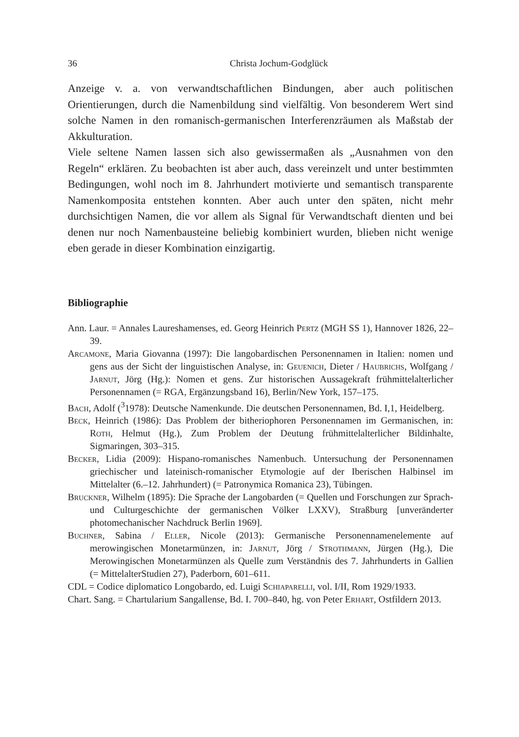36 Christa Jochum-Godglück
Anzeige v. a. von verwandtschaftlichen Bindungen, aber auch politischen Orientierungen, durch die Namenbildung sind vielfältig. Von besonderem Wert sind solche Namen in den romanisch-germanischen Interferenzräumen als Maßstab der Akkulturation.
Viele seltene Namen lassen sich also gewissermaßen als „Ausnahmen von den Regeln“ erklären. Zu beobachten ist aber auch, dass vereinzelt und unter bestimmten Bedingungen, wohl noch im 8. Jahrhundert motivierte und semantisch transparente Namenkomposita entstehen konnten. Aber auch unter den späten, nicht mehr durchsichtigen Namen, die vor allem als Signal für Verwandtschaft dienten und bei denen nur noch Namenbausteine beliebig kombiniert wurden, blieben nicht wenige eben gerade in dieser Kombination einzigartig.
Bibliographie
Ann. Laur. = Annales Laureshamenses, ed. Georg Heinrich Pertz (MGH SS 1), Hannover 1826, 22–39.
Arcamone, Maria Giovanna (1997): Die langobardischen Personennamen in Italien: nomen und gens aus der Sicht der linguistischen Analyse, in: Geuenich, Dieter / Haubrichs, Wolfgang / Jarnut, Jörg (Hg.): Nomen et gens. Zur historischen Aussagekraft frühmittelalterlicher Personennamen (= RGA, Ergänzungsband 16), Berlin/New York, 157–175.
Bach, Adolf (<sup>3</sup>1978): Deutsche Namenkunde. Die deutschen Personennamen, Bd. I,1, Heidelberg.
Beck, Heinrich (1986): Das Problem der bitheriophoren Personennamen im Germanischen, in: Roth, Helmut (Hg.), Zum Problem der Deutung frühmittelalterlicher Bildinhalte, Sigmaringen, 303–315.
Becker, Lidia (2009): Hispano-romanisches Namenbuch. Untersuchung der Personennamen griechischer und lateinisch-romanischer Etymologie auf der Iberischen Halbinsel im Mittelalter (6.–12. Jahrhundert) (= Patronymica Romanica 23), Tübingen.
Bruckner, Wilhelm (1895): Die Sprache der Langobarden (= Quellen und Forschungen zur Sprach- und Culturgeschichte der germanischen Völker LXXV), Straßburg [unveränderter photomechanischer Nachdruck Berlin 1969].
Buchner, Sabina / Eller, Nicole (2013): Germanische Personennamenelemente auf merowingischen Monetarmünzen, in: Jarnut, Jörg / Strothmann, Jürgen (Hg.), Die Merowingischen Monetarmünzen als Quelle zum Verständnis des 7. Jahrhunderts in Gallien (= MittelalterStudien 27), Paderborn, 601–611.
CDL = Codice diplomatico Longobardo, ed. Luigi Schiaparelli, vol. I/II, Rom 1929/1933.
Chart. Sang. = Chartularium Sangallense, Bd. I. 700–840, hg. von Peter Erhart, Ostfildern 2013.